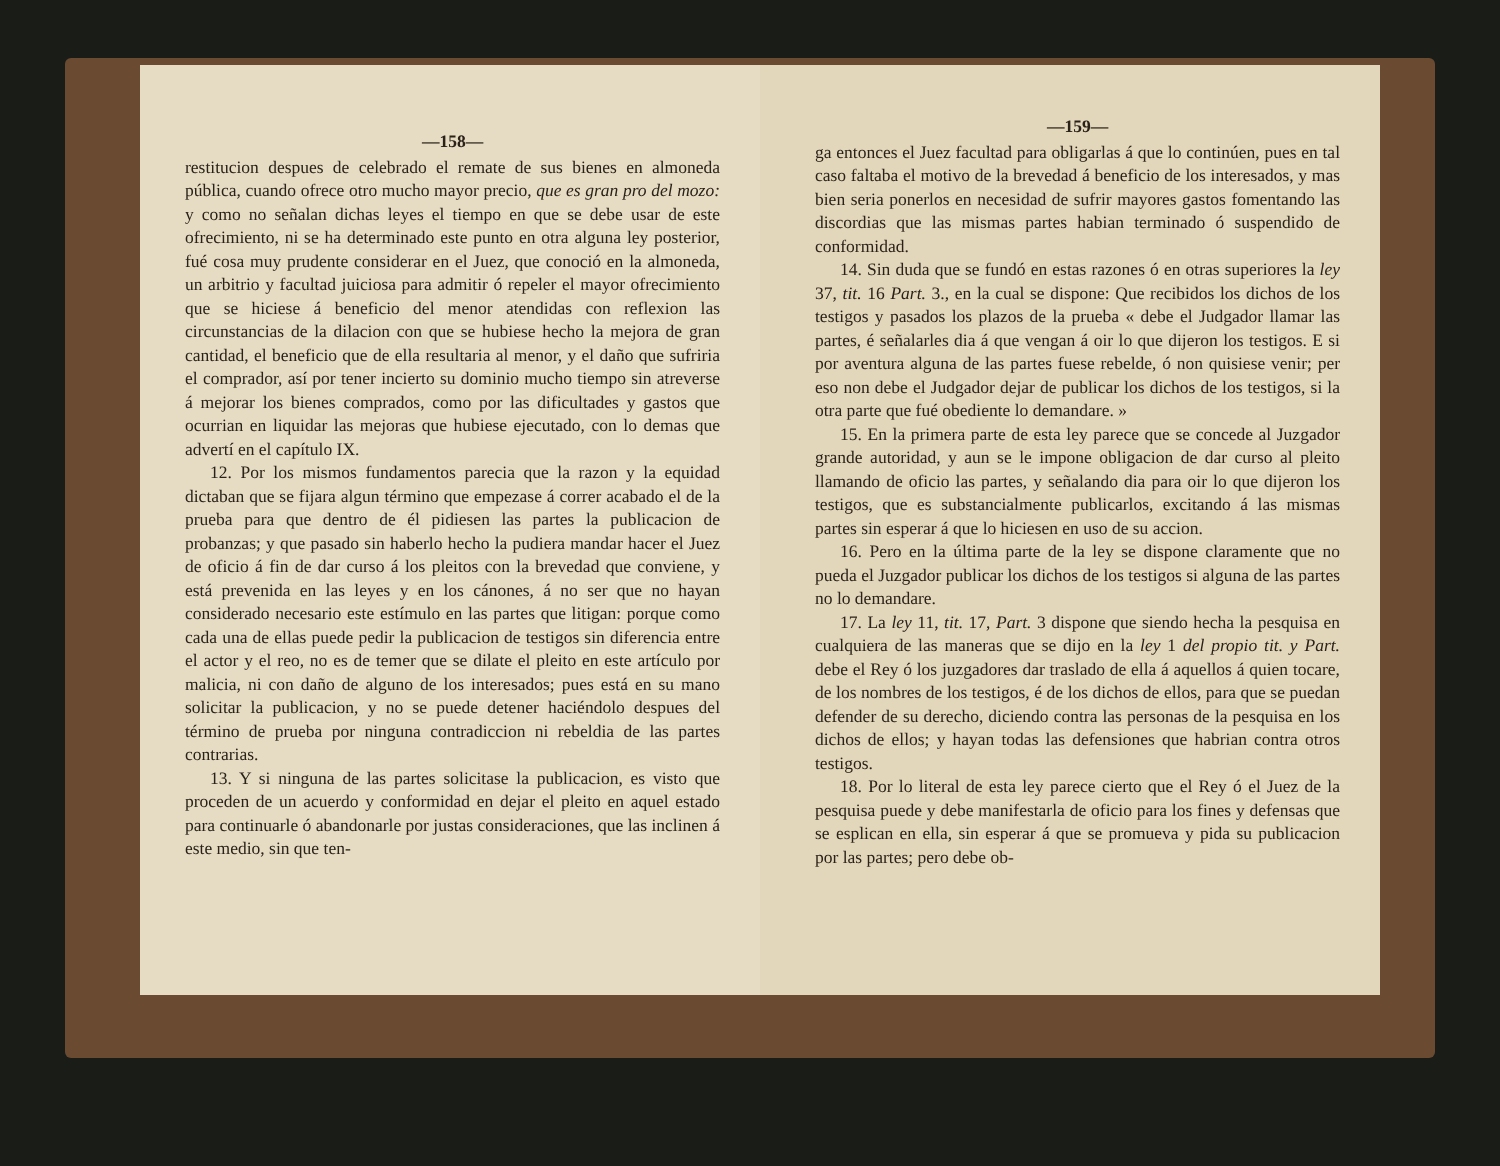—158—
restitucion despues de celebrado el remate de sus bienes en almoneda pública, cuando ofrece otro mucho mayor precio, que es gran pro del mozo: y como no señalan dichas leyes el tiempo en que se debe usar de este ofrecimiento, ni se ha determinado este punto en otra alguna ley posterior, fué cosa muy prudente considerar en el Juez, que conoció en la almoneda, un arbitrio y facultad juiciosa para admitir ó repeler el mayor ofrecimiento que se hiciese á beneficio del menor atendidas con reflexion las circunstancias de la dilacion con que se hubiese hecho la mejora de gran cantidad, el beneficio que de ella resultaria al menor, y el daño que sufriria el comprador, así por tener incierto su dominio mucho tiempo sin atreverse á mejorar los bienes comprados, como por las dificultades y gastos que ocurrian en liquidar las mejoras que hubiese ejecutado, con lo demas que advertí en el capítulo IX.
12. Por los mismos fundamentos parecia que la razon y la equidad dictaban que se fijara algun término que empezase á correr acabado el de la prueba para que dentro de él pidiesen las partes la publicacion de probanzas; y que pasado sin haberlo hecho la pudiera mandar hacer el Juez de oficio á fin de dar curso á los pleitos con la brevedad que conviene, y está prevenida en las leyes y en los cánones, á no ser que no hayan considerado necesario este estímulo en las partes que litigan: porque como cada una de ellas puede pedir la publicacion de testigos sin diferencia entre el actor y el reo, no es de temer que se dilate el pleito en este artículo por malicia, ni con daño de alguno de los interesados; pues está en su mano solicitar la publicacion, y no se puede detener haciéndolo despues del término de prueba por ninguna contradiccion ni rebeldia de las partes contrarias.
13. Y si ninguna de las partes solicitase la publicacion, es visto que proceden de un acuerdo y conformidad en dejar el pleito en aquel estado para continuarle ó abandonarle por justas consideraciones, que las inclinen á este medio, sin que ten-
—159—
ga entonces el Juez facultad para obligarlas á que lo continúen, pues en tal caso faltaba el motivo de la brevedad á beneficio de los interesados, y mas bien seria ponerlos en necesidad de sufrir mayores gastos fomentando las discordias que las mismas partes habian terminado ó suspendido de conformidad.
14. Sin duda que se fundó en estas razones ó en otras superiores la ley 37, tit. 16 Part. 3., en la cual se dispone: Que recibidos los dichos de los testigos y pasados los plazos de la prueba « debe el Judgador llamar las partes, é señalarles dia á que vengan á oir lo que dijeron los testigos. E si por aventura alguna de las partes fuese rebelde, ó non quisiese venir; per eso non debe el Judgador dejar de publicar los dichos de los testigos, si la otra parte que fué obediente lo demandare. »
15. En la primera parte de esta ley parece que se concede al Juzgador grande autoridad, y aun se le impone obligacion de dar curso al pleito llamando de oficio las partes, y señalando dia para oir lo que dijeron los testigos, que es substancialmente publicarlos, excitando á las mismas partes sin esperar á que lo hiciesen en uso de su accion.
16. Pero en la última parte de la ley se dispone claramente que no pueda el Juzgador publicar los dichos de los testigos si alguna de las partes no lo demandare.
17. La ley 11, tit. 17, Part. 3 dispone que siendo hecha la pesquisa en cualquiera de las maneras que se dijo en la ley 1 del propio tit. y Part. debe el Rey ó los juzgadores dar traslado de ella á aquellos á quien tocare, de los nombres de los testigos, é de los dichos de ellos, para que se puedan defender de su derecho, diciendo contra las personas de la pesquisa en los dichos de ellos; y hayan todas las defensiones que habrian contra otros testigos.
18. Por lo literal de esta ley parece cierto que el Rey ó el Juez de la pesquisa puede y debe manifestarla de oficio para los fines y defensas que se esplican en ella, sin esperar á que se promueva y pida su publicacion por las partes; pero debe ob-